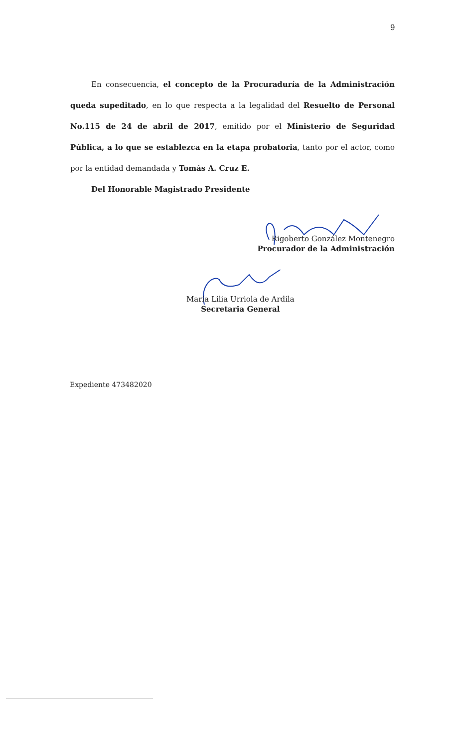9
En consecuencia, el concepto de la Procuraduría de la Administración queda supeditado, en lo que respecta a la legalidad del Resuelto de Personal No.115 de 24 de abril de 2017, emitido por el Ministerio de Seguridad Pública, a lo que se establezca en la etapa probatoria, tanto por el actor, como por la entidad demandada y Tomás A. Cruz E.
Del Honorable Magistrado Presidente
Rigoberto González Montenegro
Procurador de la Administración
María Lilia Urriola de Ardila
Secretaria General
Expediente 473482020